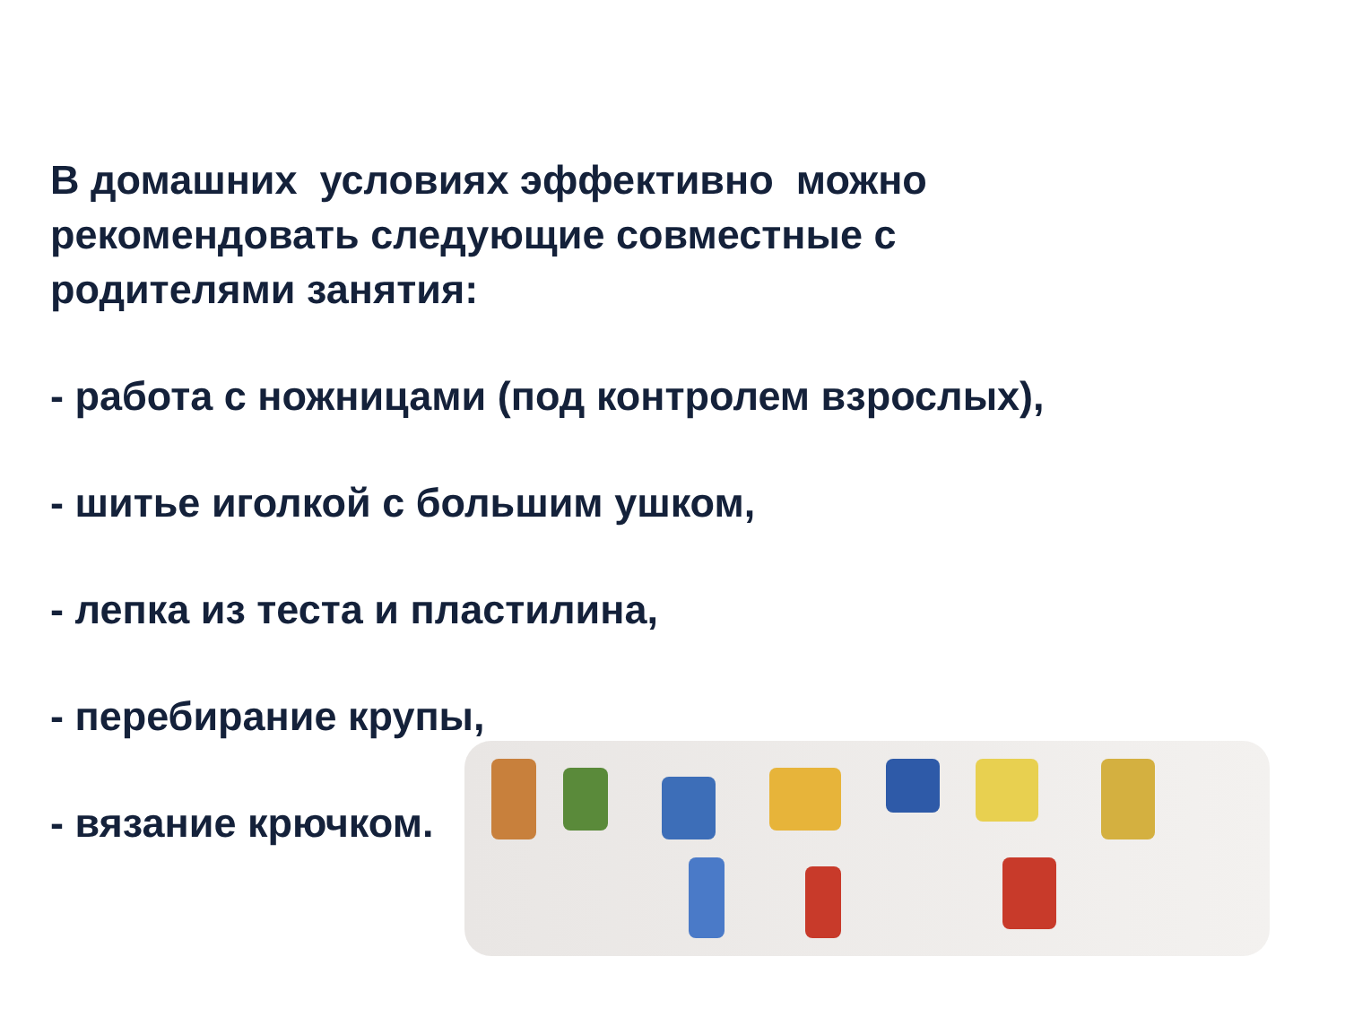В домашних условиях эффективно можно
рекомендовать следующие совместные с
родителями занятия:
- работа с ножницами (под контролем взрослых),
- шитье иголкой с большим ушком,
- лепка из теста и пластилина,
- перебирание крупы,
- вязание крючком.